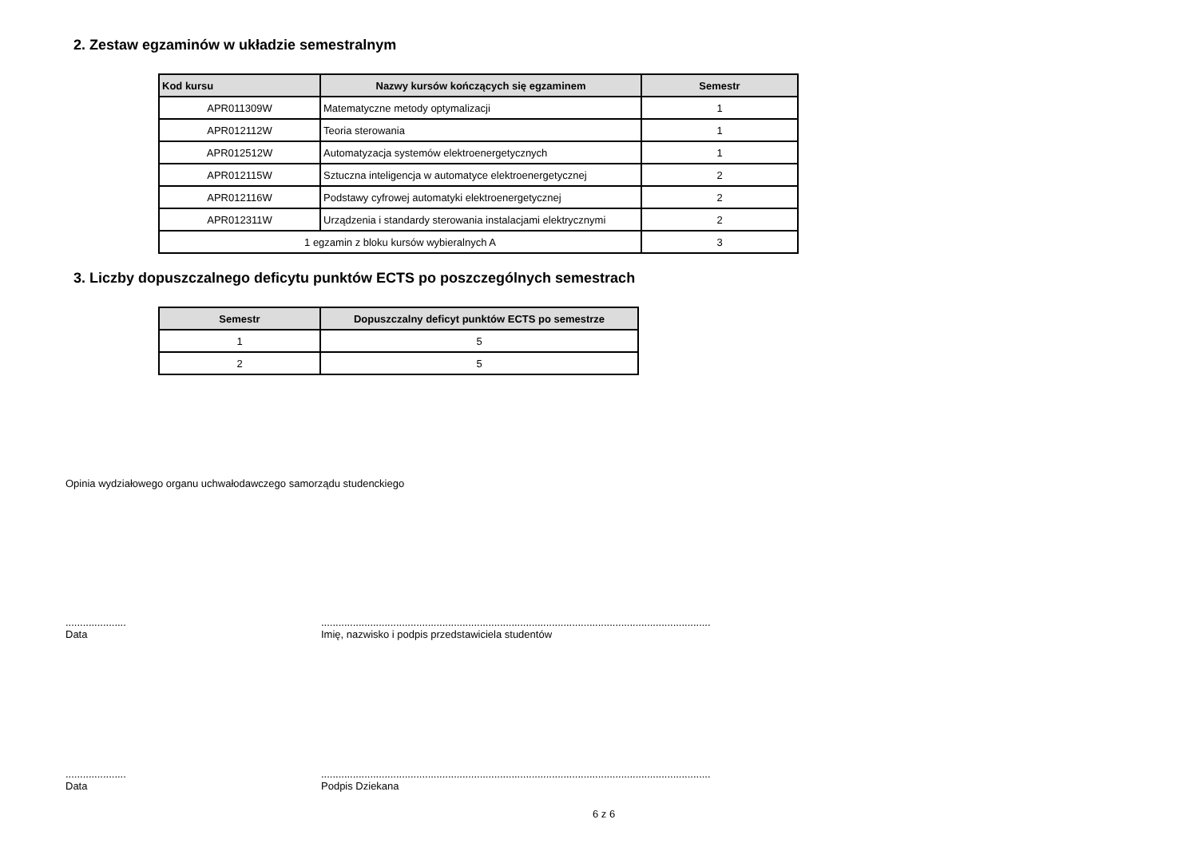2. Zestaw egzaminów w układzie semestralnym
| Kod kursu | Nazwy kursów kończących się egzaminem | Semestr |
| --- | --- | --- |
| APR011309W | Matematyczne metody optymalizacji | 1 |
| APR012112W | Teoria sterowania | 1 |
| APR012512W | Automatyzacja systemów elektroenergetycznych | 1 |
| APR012115W | Sztuczna inteligencja w automatyce elektroenergetycznej | 2 |
| APR012116W | Podstawy cyfrowej automatyki elektroenergetycznej | 2 |
| APR012311W | Urządzenia i standardy sterowania instalacjami elektrycznymi | 2 |
| 1 egzamin z bloku kursów wybieralnych A | | 3 |
3. Liczby dopuszczalnego deficytu punktów ECTS po poszczególnych semestrach
| Semestr | Dopuszczalny deficyt punktów ECTS po semestrze |
| --- | --- |
| 1 | 5 |
| 2 | 5 |
Opinia wydziałowego organu uchwałodawczego samorządu studenckiego
.....................
Data
.......................................................................................................................................
Imię, nazwisko i podpis przedstawiciela studentów
.....................
Data
.......................................................................................................................................
Podpis Dziekana
6 z 6